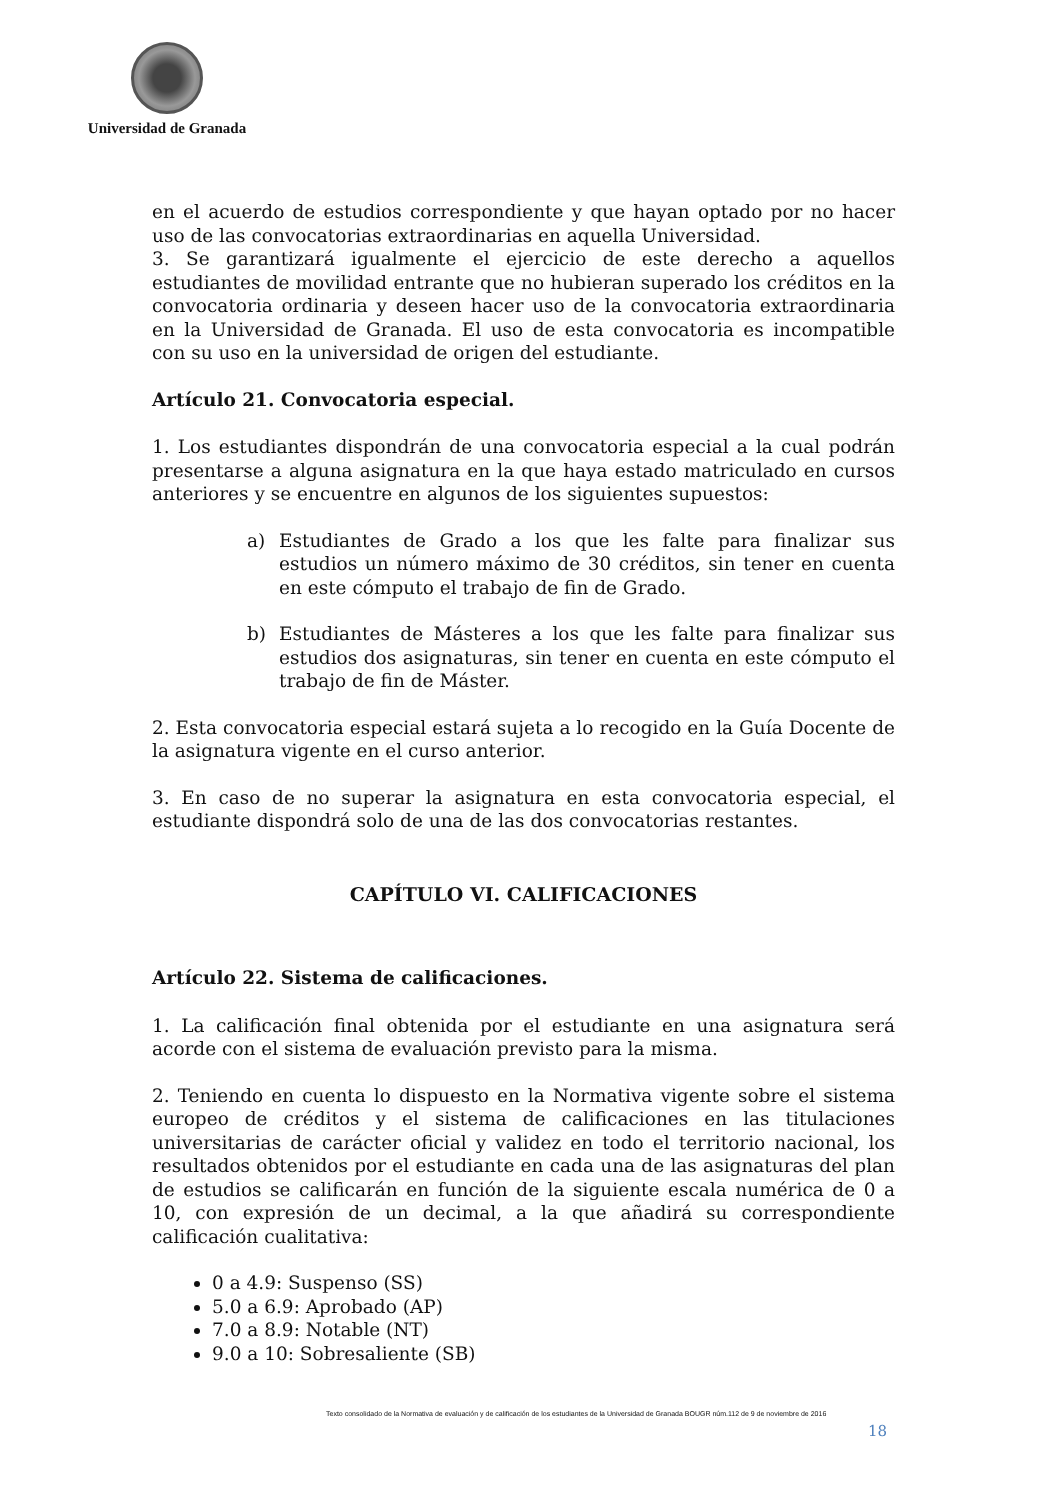Universidad de Granada
en el acuerdo de estudios correspondiente y que hayan optado por no hacer uso de las convocatorias extraordinarias en aquella Universidad.
3. Se garantizará igualmente el ejercicio de este derecho a aquellos estudiantes de movilidad entrante que no hubieran superado los créditos en la convocatoria ordinaria y deseen hacer uso de la convocatoria extraordinaria en la Universidad de Granada. El uso de esta convocatoria es incompatible con su uso en la universidad de origen del estudiante.
Artículo 21. Convocatoria especial.
1. Los estudiantes dispondrán de una convocatoria especial a la cual podrán presentarse a alguna asignatura en la que haya estado matriculado en cursos anteriores y se encuentre en algunos de los siguientes supuestos:
a) Estudiantes de Grado a los que les falte para finalizar sus estudios un número máximo de 30 créditos, sin tener en cuenta en este cómputo el trabajo de fin de Grado.
b) Estudiantes de Másteres a los que les falte para finalizar sus estudios dos asignaturas, sin tener en cuenta en este cómputo el trabajo de fin de Máster.
2. Esta convocatoria especial estará sujeta a lo recogido en la Guía Docente de la asignatura vigente en el curso anterior.
3. En caso de no superar la asignatura en esta convocatoria especial, el estudiante dispondrá solo de una de las dos convocatorias restantes.
CAPÍTULO VI. CALIFICACIONES
Artículo 22. Sistema de calificaciones.
1. La calificación final obtenida por el estudiante en una asignatura será acorde con el sistema de evaluación previsto para la misma.
2. Teniendo en cuenta lo dispuesto en la Normativa vigente sobre el sistema europeo de créditos y el sistema de calificaciones en las titulaciones universitarias de carácter oficial y validez en todo el territorio nacional, los resultados obtenidos por el estudiante en cada una de las asignaturas del plan de estudios se calificarán en función de la siguiente escala numérica de 0 a 10, con expresión de un decimal, a la que añadirá su correspondiente calificación cualitativa:
0 a 4.9: Suspenso (SS)
5.0 a 6.9: Aprobado (AP)
7.0 a 8.9: Notable (NT)
9.0 a 10: Sobresaliente (SB)
Texto consolidado de la Normativa de evaluación y de calificación de los estudiantes de la Universidad de Granada BOUGR núm.112 de 9 de noviembre de 2016
18